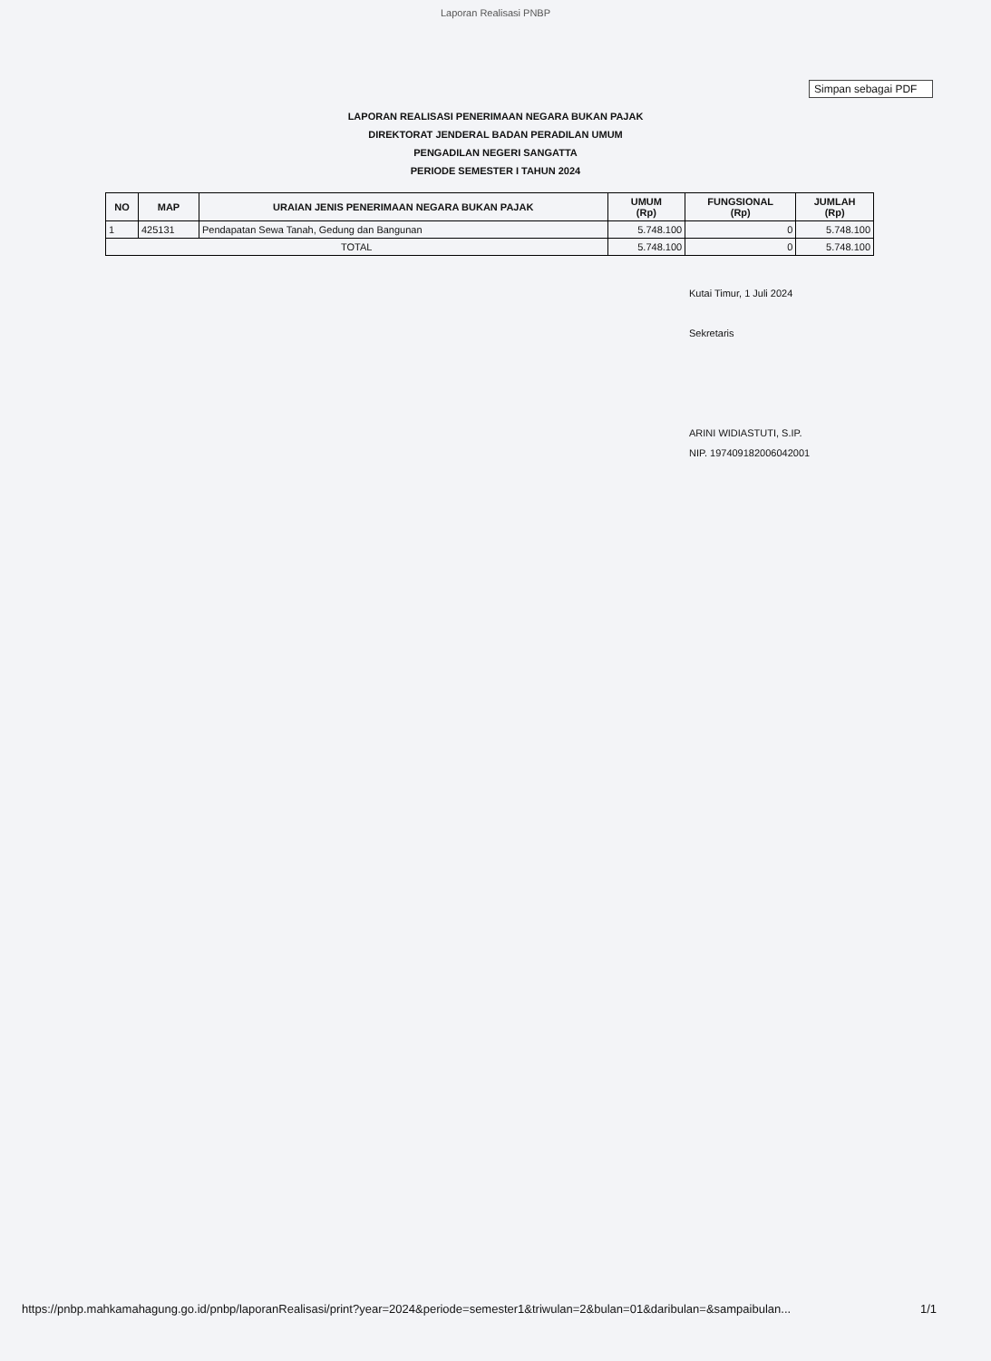Laporan Realisasi PNBP
Simpan sebagai PDF
LAPORAN REALISASI PENERIMAAN NEGARA BUKAN PAJAK
DIREKTORAT JENDERAL BADAN PERADILAN UMUM
PENGADILAN NEGERI SANGATTA
PERIODE SEMESTER I TAHUN 2024
| NO | MAP | URAIAN JENIS PENERIMAAN NEGARA BUKAN PAJAK | UMUM (Rp) | FUNGSIONAL (Rp) | JUMLAH (Rp) |
| --- | --- | --- | --- | --- | --- |
| 1 | 425131 | Pendapatan Sewa Tanah, Gedung dan Bangunan | 5.748.100 | 0 | 5.748.100 |
| TOTAL | | | 5.748.100 | 0 | 5.748.100 |
Kutai Timur, 1 Juli 2024
Sekretaris
ARINI WIDIASTUTI, S.IP.
NIP. 197409182006042001
https://pnbp.mahkamahagung.go.id/pnbp/laporanRealisasi/print?year=2024&periode=semester1&triwulan=2&bulan=01&daribulan=&sampaibulan... 1/1